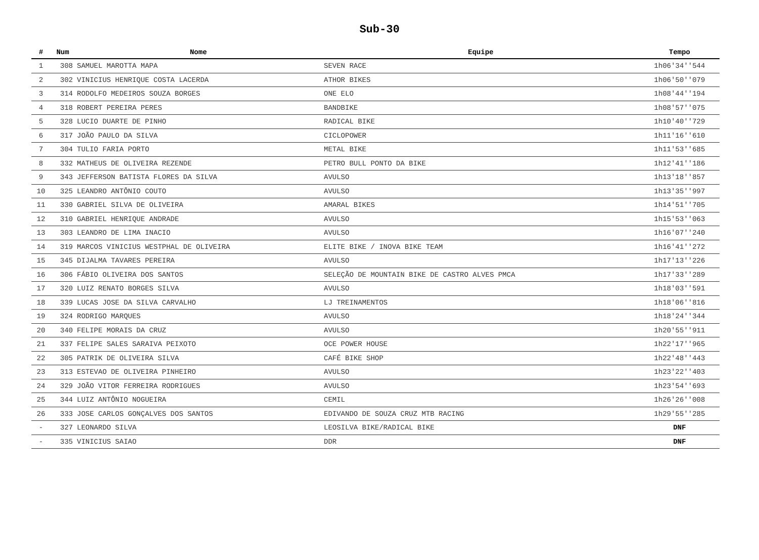Sub-30
| # | Num | Nome | Equipe | Tempo |
| --- | --- | --- | --- | --- |
| 1 | 308 | SAMUEL MAROTTA MAPA | SEVEN RACE | 1h06'34''544 |
| 2 | 302 | VINICIUS HENRIQUE COSTA LACERDA | ATHOR BIKES | 1h06'50''079 |
| 3 | 314 | RODOLFO MEDEIROS SOUZA BORGES | ONE ELO | 1h08'44''194 |
| 4 | 318 | ROBERT PEREIRA PERES | BANDBIKE | 1h08'57''075 |
| 5 | 328 | LUCIO DUARTE DE PINHO | RADICAL BIKE | 1h10'40''729 |
| 6 | 317 | JOÃO PAULO DA SILVA | CICLOPOWER | 1h11'16''610 |
| 7 | 304 | TULIO FARIA PORTO | METAL BIKE | 1h11'53''685 |
| 8 | 332 | MATHEUS DE OLIVEIRA REZENDE | PETRO BULL PONTO DA BIKE | 1h12'41''186 |
| 9 | 343 | JEFFERSON BATISTA FLORES DA SILVA | AVULSO | 1h13'18''857 |
| 10 | 325 | LEANDRO ANTÔNIO COUTO | AVULSO | 1h13'35''997 |
| 11 | 330 | GABRIEL SILVA DE OLIVEIRA | AMARAL BIKES | 1h14'51''705 |
| 12 | 310 | GABRIEL HENRIQUE ANDRADE | AVULSO | 1h15'53''063 |
| 13 | 303 | LEANDRO DE LIMA INACIO | AVULSO | 1h16'07''240 |
| 14 | 319 | MARCOS VINICIUS WESTPHAL DE OLIVEIRA | ELITE BIKE / INOVA BIKE TEAM | 1h16'41''272 |
| 15 | 345 | DIJALMA TAVARES PEREIRA | AVULSO | 1h17'13''226 |
| 16 | 306 | FÁBIO OLIVEIRA DOS SANTOS | SELEÇÃO DE MOUNTAIN BIKE DE CASTRO ALVES PMCA | 1h17'33''289 |
| 17 | 320 | LUIZ RENATO BORGES SILVA | AVULSO | 1h18'03''591 |
| 18 | 339 | LUCAS JOSE DA SILVA CARVALHO | LJ TREINAMENTOS | 1h18'06''816 |
| 19 | 324 | RODRIGO MARQUES | AVULSO | 1h18'24''344 |
| 20 | 340 | FELIPE MORAIS DA CRUZ | AVULSO | 1h20'55''911 |
| 21 | 337 | FELIPE SALES SARAIVA PEIXOTO | OCE POWER HOUSE | 1h22'17''965 |
| 22 | 305 | PATRIK DE OLIVEIRA SILVA | CAFÉ BIKE SHOP | 1h22'48''443 |
| 23 | 313 | ESTEVAO DE OLIVEIRA PINHEIRO | AVULSO | 1h23'22''403 |
| 24 | 329 | JOÃO VITOR FERREIRA RODRIGUES | AVULSO | 1h23'54''693 |
| 25 | 344 | LUIZ ANTÔNIO NOGUEIRA | CEMIL | 1h26'26''008 |
| 26 | 333 | JOSE CARLOS GONÇALVES DOS SANTOS | EDIVANDO DE SOUZA CRUZ MTB RACING | 1h29'55''285 |
| - | 327 | LEONARDO SILVA | LEOSILVA BIKE/RADICAL BIKE | DNF |
| - | 335 | VINICIUS SAIAO | DDR | DNF |